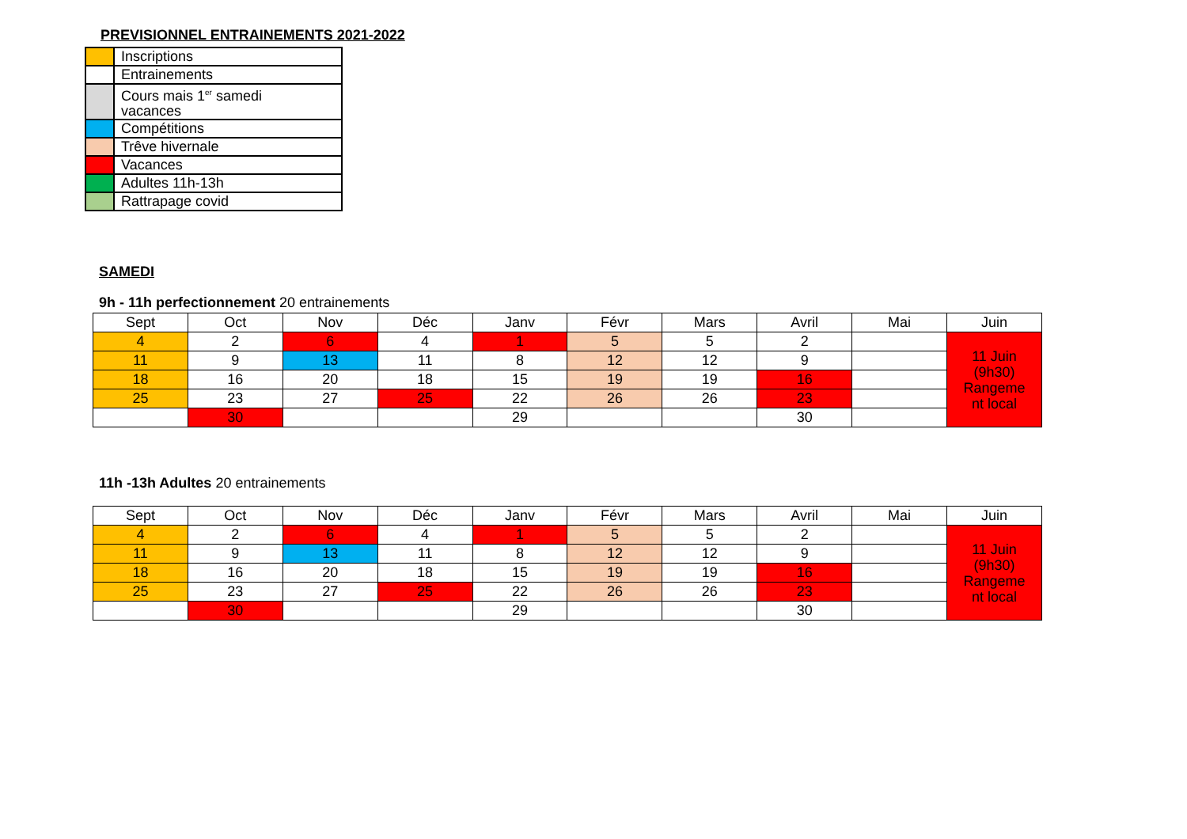PREVISIONNEL ENTRAINEMENTS 2021-2022
| | Inscriptions |
| | Entrainements |
| | Cours mais 1<sup>er</sup> samedi vacances |
| | Compétitions |
| | Trêve hivernale |
| | Vacances |
| | Adultes 11h-13h |
| | Rattrapage covid |
SAMEDI
9h - 11h perfectionnement 20 entrainements
| Sept | Oct | Nov | Déc | Janv | Févr | Mars | Avril | Mai | Juin |
| --- | --- | --- | --- | --- | --- | --- | --- | --- | --- |
| 4 | 2 | 6 | 4 | 1 | 5 | 5 | 2 | | 11 Juin (9h30) Rangeme nt local |
| 11 | 9 | 13 | 11 | 8 | 12 | 12 | 9 | | |
| 18 | 16 | 20 | 18 | 15 | 19 | 19 | 16 | | |
| 25 | 23 | 27 | 25 | 22 | 26 | 26 | 23 | | |
| | 30 | | | 29 | | | 30 | | |
11h -13h Adultes 20 entrainements
| Sept | Oct | Nov | Déc | Janv | Févr | Mars | Avril | Mai | Juin |
| --- | --- | --- | --- | --- | --- | --- | --- | --- | --- |
| 4 | 2 | 6 | 4 | 1 | 5 | 5 | 2 | | 11 Juin (9h30) Rangeme nt local |
| 11 | 9 | 13 | 11 | 8 | 12 | 12 | 9 | | |
| 18 | 16 | 20 | 18 | 15 | 19 | 19 | 16 | | |
| 25 | 23 | 27 | 25 | 22 | 26 | 26 | 23 | | |
| | 30 | | | 29 | | | 30 | | |